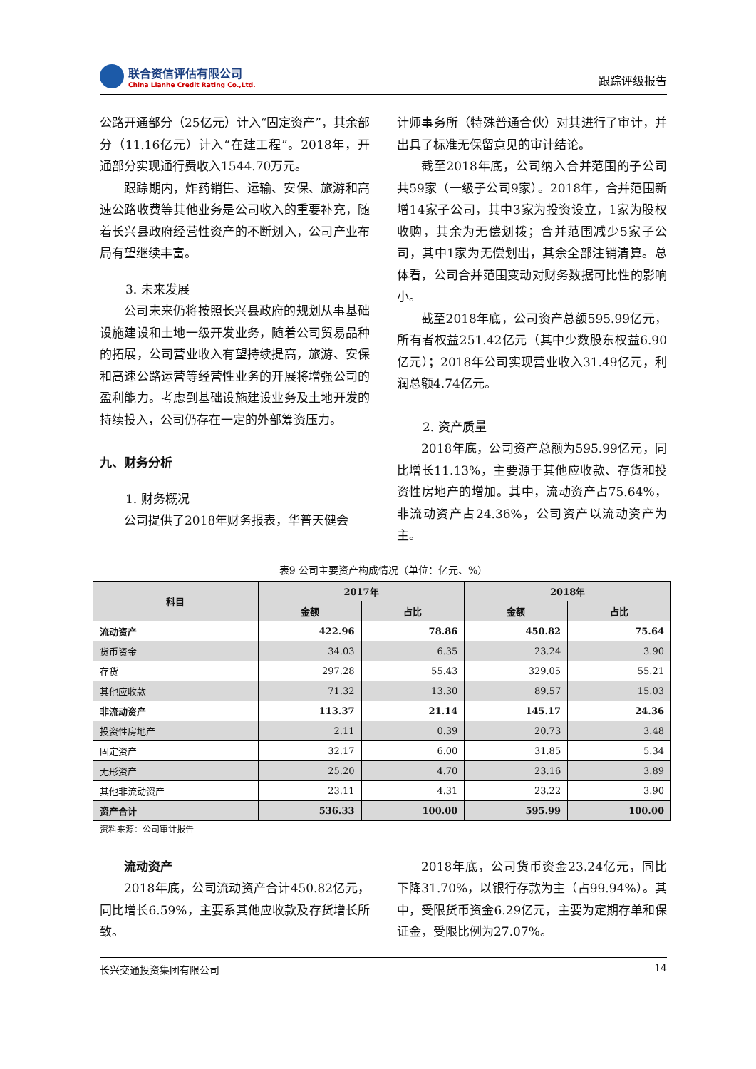联合资信评估有限公司
China Lianhe Credit Rating Co.,Ltd.
跟踪评级报告
公路开通部分（25亿元）计入“固定资产”，其余部分（11.16亿元）计入“在建工程”。2018年，开通部分实现通行费收入1544.70万元。
跟踪期内，炸药销售、运输、安保、旅游和高速公路收费等其他业务是公司收入的重要补充，随着长兴县政府经营性资产的不断划入，公司产业布局有望继续丰富。
3. 未来发展
公司未来仍将按照长兴县政府的规划从事基础设施建设和土地一级开发业务，随着公司贸易品种的拓展，公司营业收入有望持续提高，旅游、安保和高速公路运营等经营性业务的开展将增强公司的盈利能力。考虑到基础设施建设业务及土地开发的持续投入，公司仍存在一定的外部筹资压力。
九、财务分析
1. 财务概况
公司提供了2018年财务报表，华普天健会
计师事务所（特殊普通合伙）对其进行了审计，并出具了标准无保留意见的审计结论。
截至2018年底，公司纳入合并范围的子公司共59家（一级子公司9家）。2018年，合并范围新增14家子公司，其中3家为投资设立，1家为股权收购，其余为无偿划拨；合并范围减少5家子公司，其中1家为无偿划出，其余全部注销清算。总体看，公司合并范围变动对财务数据可比性的影响小。
截至2018年底，公司资产总额595.99亿元，所有者权益251.42亿元（其中少数股东权益6.90亿元）；2018年公司实现营业收入31.49亿元，利润总额4.74亿元。
2. 资产质量
2018年底，公司资产总额为595.99亿元，同比增长11.13%，主要源于其他应收款、存货和投资性房地产的增加。其中，流动资产占75.64%，非流动资产占24.36%，公司资产以流动资产为主。
表9 公司主要资产构成情况（单位：亿元、%）
| 科目 | 2017年 | | 2018年 | |
| --- | --- | --- | --- | --- |
| | 金额 | 占比 | 金额 | 占比 |
| 流动资产 | 422.96 | 78.86 | 450.82 | 75.64 |
| 货币资金 | 34.03 | 6.35 | 23.24 | 3.90 |
| 存货 | 297.28 | 55.43 | 329.05 | 55.21 |
| 其他应收款 | 71.32 | 13.30 | 89.57 | 15.03 |
| 非流动资产 | 113.37 | 21.14 | 145.17 | 24.36 |
| 投资性房地产 | 2.11 | 0.39 | 20.73 | 3.48 |
| 固定资产 | 32.17 | 6.00 | 31.85 | 5.34 |
| 无形资产 | 25.20 | 4.70 | 23.16 | 3.89 |
| 其他非流动资产 | 23.11 | 4.31 | 23.22 | 3.90 |
| 资产合计 | 536.33 | 100.00 | 595.99 | 100.00 |
资料来源：公司审计报告
流动资产
2018年底，公司流动资产合计450.82亿元，同比增长6.59%，主要系其他应收款及存货增长所致。
2018年底，公司货币资金23.24亿元，同比下降31.70%，以银行存款为主（占99.94%）。其中，受限货币资金6.29亿元，主要为定期存单和保证金，受限比例为27.07%。
长兴交通投资集团有限公司 14